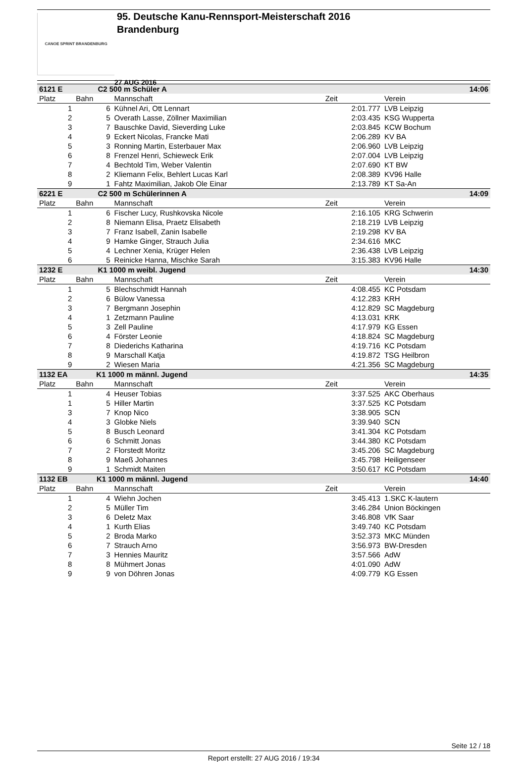CANOE SPRINT BRANDENBURG
95. Deutsche Kanu-Rennsport-Meisterschaft 2016
Brandenburg
27 AUG 2016
| 6121 E C2 500 m Schüler A | | | | 14:06 |
| Platz | Bahn | Mannschaft | Zeit | Verein |
| 1 | 6 | Kühnel Ari, Ott Lennart | 2:01.777 | LVB Leipzig |
| 2 | 5 | Overath Lasse, Zöllner Maximilian | 2:03.435 | KSG Wupperta |
| 3 | 7 | Bauschke David, Sieverding Luke | 2:03.845 | KCW Bochum |
| 4 | 9 | Eckert Nicolas, Francke Mati | 2:06.289 | KV BA |
| 5 | 3 | Ronning Martin, Esterbauer Max | 2:06.960 | LVB Leipzig |
| 6 | 8 | Frenzel Henri, Schieweck Erik | 2:07.004 | LVB Leipzig |
| 7 | 4 | Bechtold Tim, Weber Valentin | 2:07.690 | KT BW |
| 8 | 2 | Kliemann Felix, Behlert Lucas Karl | 2:08.389 | KV96 Halle |
| 9 | 1 | Fahtz Maximilian, Jakob Ole Einar | 2:13.789 | KT Sa-An |
| 6221 E C2 500 m Schülerinnen A | | | | 14:09 |
| Platz | Bahn | Mannschaft | Zeit | Verein |
| 1 | 6 | Fischer Lucy, Rushkovska Nicole | 2:16.105 | KRG Schwerin |
| 2 | 8 | Niemann Elisa, Praetz Elisabeth | 2:18.219 | LVB Leipzig |
| 3 | 7 | Franz Isabell, Zanin Isabelle | 2:19.298 | KV BA |
| 4 | 9 | Hamke Ginger, Strauch Julia | 2:34.616 | MKC |
| 5 | 4 | Lechner Xenia, Krüger Helen | 2:36.438 | LVB Leipzig |
| 6 | 5 | Reinicke Hanna, Mischke Sarah | 3:15.383 | KV96 Halle |
| 1232 E K1 1000 m weibl. Jugend | | | | 14:30 |
| Platz | Bahn | Mannschaft | Zeit | Verein |
| 1 | 5 | Blechschmidt Hannah | 4:08.455 | KC Potsdam |
| 2 | 6 | Bülow Vanessa | 4:12.283 | KRH |
| 3 | 7 | Bergmann Josephin | 4:12.829 | SC Magdeburg |
| 4 | 1 | Zetzmann Pauline | 4:13.031 | KRK |
| 5 | 3 | Zell Pauline | 4:17.979 | KG Essen |
| 6 | 4 | Förster Leonie | 4:18.824 | SC Magdeburg |
| 7 | 8 | Diederichs Katharina | 4:19.716 | KC Potsdam |
| 8 | 9 | Marschall Katja | 4:19.872 | TSG Heilbron |
| 9 | 2 | Wiesen Maria | 4:21.356 | SC Magdeburg |
| 1132 EA K1 1000 m männl. Jugend | | | | 14:35 |
| Platz | Bahn | Mannschaft | Zeit | Verein |
| 1 | 4 | Heuser Tobias | 3:37.525 | AKC Oberhaus |
| 1 | 5 | Hiller Martin | 3:37.525 | KC Potsdam |
| 3 | 7 | Knop Nico | 3:38.905 | SCN |
| 4 | 3 | Globke Niels | 3:39.940 | SCN |
| 5 | 8 | Busch Leonard | 3:41.304 | KC Potsdam |
| 6 | 6 | Schmitt Jonas | 3:44.380 | KC Potsdam |
| 7 | 2 | Florstedt Moritz | 3:45.206 | SC Magdeburg |
| 8 | 9 | Maeß Johannes | 3:45.798 | Heiligenseer |
| 9 | 1 | Schmidt Maiten | 3:50.617 | KC Potsdam |
| 1132 EB K1 1000 m männl. Jugend | | | | 14:40 |
| Platz | Bahn | Mannschaft | Zeit | Verein |
| 1 | 4 | Wiehn Jochen | 3:45.413 | 1.SKC K-lautern |
| 2 | 5 | Müller Tim | 3:46.284 | Union Böckingen |
| 3 | 6 | Deletz Max | 3:46.808 | VfK Saar |
| 4 | 1 | Kurth Elias | 3:49.740 | KC Potsdam |
| 5 | 2 | Broda Marko | 3:52.373 | MKC Münden |
| 6 | 7 | Strauch Arno | 3:56.973 | BW-Dresden |
| 7 | 3 | Hennies Mauritz | 3:57.566 | AdW |
| 8 | 8 | Mühmert Jonas | 4:01.090 | AdW |
| 9 | 9 | von Döhren Jonas | 4:09.779 | KG Essen |
Seite 12 / 18
Report erstellt: 27 AUG 2016 / 19:34